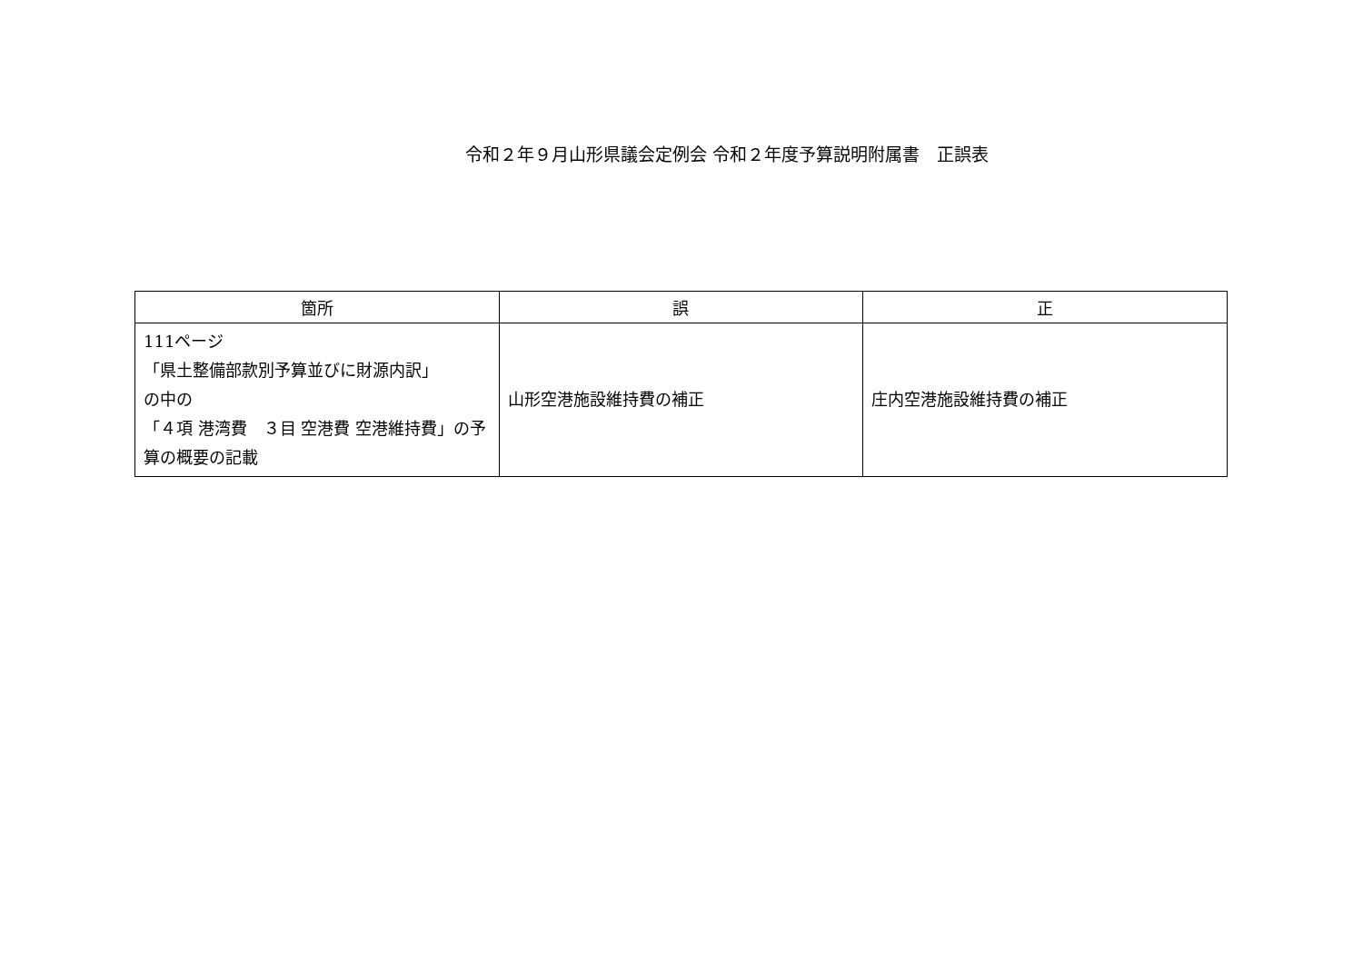令和２年９月山形県議会定例会 令和２年度予算説明附属書　正誤表
| 箇所 | 誤 | 正 |
| --- | --- | --- |
| 111ページ 「県土整備部款別予算並びに財源内訳」 の中の 「４項 港湾費 ３目 空港費 空港維持費」の予算の概要の記載 | 山形空港施設維持費の補正 | 庄内空港施設維持費の補正 |